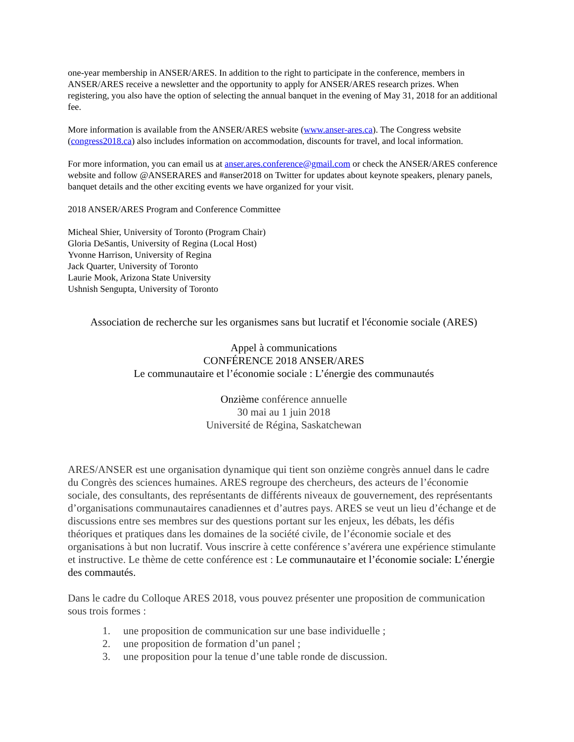one-year membership in ANSER/ARES. In addition to the right to participate in the conference, members in ANSER/ARES receive a newsletter and the opportunity to apply for ANSER/ARES research prizes. When registering, you also have the option of selecting the annual banquet in the evening of May 31, 2018 for an additional fee.
More information is available from the ANSER/ARES website (www.anser-ares.ca). The Congress website (congress2018.ca) also includes information on accommodation, discounts for travel, and local information.
For more information, you can email us at anser.ares.conference@gmail.com or check the ANSER/ARES conference website and follow @ANSERARES and #anser2018 on Twitter for updates about keynote speakers, plenary panels, banquet details and the other exciting events we have organized for your visit.
2018 ANSER/ARES Program and Conference Committee
Micheal Shier, University of Toronto (Program Chair)
Gloria DeSantis, University of Regina (Local Host)
Yvonne Harrison, University of Regina
Jack Quarter, University of Toronto
Laurie Mook, Arizona State University
Ushnish Sengupta, University of Toronto
Association de recherche sur les organismes sans but lucratif et l'économie sociale (ARES)
Appel à communications
CONFÉRENCE 2018 ANSER/ARES
Le communautaire et l’économie sociale : L’énergie des communautés
Onzième conférence annuelle
30 mai au 1 juin 2018
Université de Régina, Saskatchewan
ARES/ANSER est une organisation dynamique qui tient son onzième congrès annuel dans le cadre du Congrès des sciences humaines. ARES regroupe des chercheurs, des acteurs de l’économie sociale, des consultants, des représentants de différents niveaux de gouvernement, des représentants d’organisations communautaires canadiennes et d’autres pays. ARES se veut un lieu d’échange et de discussions entre ses membres sur des questions portant sur les enjeux, les débats, les défis théoriques et pratiques dans les domaines de la société civile, de l’économie sociale et des organisations à but non lucratif. Vous inscrire à cette conférence s’avérera une expérience stimulante et instructive. Le thème de cette conférence est : Le communautaire et l’économie sociale: L’énergie des commautés.
Dans le cadre du Colloque ARES 2018, vous pouvez présenter une proposition de communication sous trois formes :
1. une proposition de communication sur une base individuelle ;
2. une proposition de formation d’un panel ;
3. une proposition pour la tenue d’une table ronde de discussion.